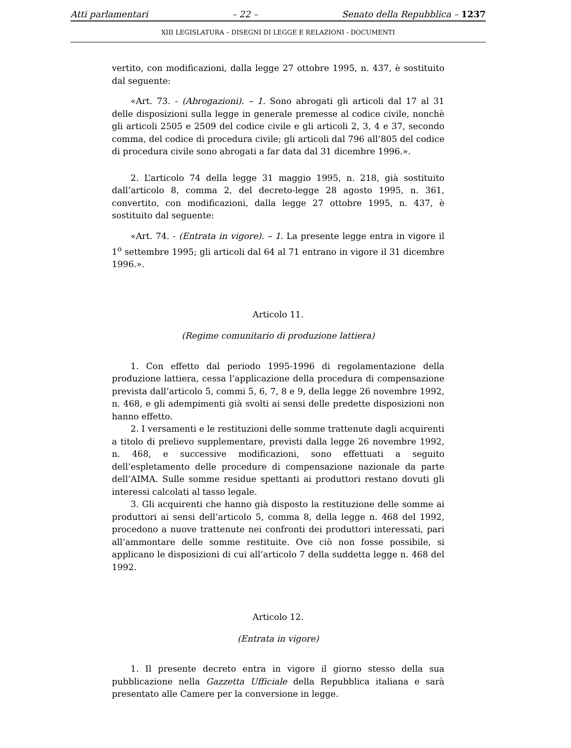Atti parlamentari – 22 – Senato della Repubblica – 1237
XIII LEGISLATURA – DISEGNI DI LEGGE E RELAZIONI - DOCUMENTI
vertito, con modificazioni, dalla legge 27 ottobre 1995, n. 437, è sostituito dal seguente:
«Art. 73. - (Abrogazioni). – 1. Sono abrogati gli articoli dal 17 al 31 delle disposizioni sulla legge in generale premesse al codice civile, nonchè gli articoli 2505 e 2509 del codice civile e gli articoli 2, 3, 4 e 37, secondo comma, del codice di procedura civile; gli articoli dal 796 all’805 del codice di procedura civile sono abrogati a far data dal 31 dicembre 1996.».
2. L’articolo 74 della legge 31 maggio 1995, n. 218, già sostituito dall’articolo 8, comma 2, del decreto-legge 28 agosto 1995, n. 361, convertito, con modificazioni, dalla legge 27 ottobre 1995, n. 437, è sostituito dal seguente:
«Art. 74. - (Entrata in vigore). – 1. La presente legge entra in vigore il 1<sup>o</sup> settembre 1995; gli articoli dal 64 al 71 entrano in vigore il 31 dicembre 1996.».
Articolo 11.
(Regime comunitario di produzione lattiera)
1. Con effetto dal periodo 1995-1996 di regolamentazione della produzione lattiera, cessa l’applicazione della procedura di compensazione prevista dall’articolo 5, commi 5, 6, 7, 8 e 9, della legge 26 novembre 1992, n. 468, e gli adempimenti già svolti ai sensi delle predette disposizioni non hanno effetto.
2. I versamenti e le restituzioni delle somme trattenute dagli acquirenti a titolo di prelievo supplementare, previsti dalla legge 26 novembre 1992, n. 468, e successive modificazioni, sono effettuati a seguito dell’espletamento delle procedure di compensazione nazionale da parte dell’AIMA. Sulle somme residue spettanti ai produttori restano dovuti gli interessi calcolati al tasso legale.
3. Gli acquirenti che hanno già disposto la restituzione delle somme ai produttori ai sensi dell’articolo 5, comma 8, della legge n. 468 del 1992, procedono a nuove trattenute nei confronti dei produttori interessati, pari all’ammontare delle somme restituite. Ove ciò non fosse possibile, si applicano le disposizioni di cui all’articolo 7 della suddetta legge n. 468 del 1992.
Articolo 12.
(Entrata in vigore)
1. Il presente decreto entra in vigore il giorno stesso della sua pubblicazione nella Gazzetta Ufficiale della Repubblica italiana e sarà presentato alle Camere per la conversione in legge.